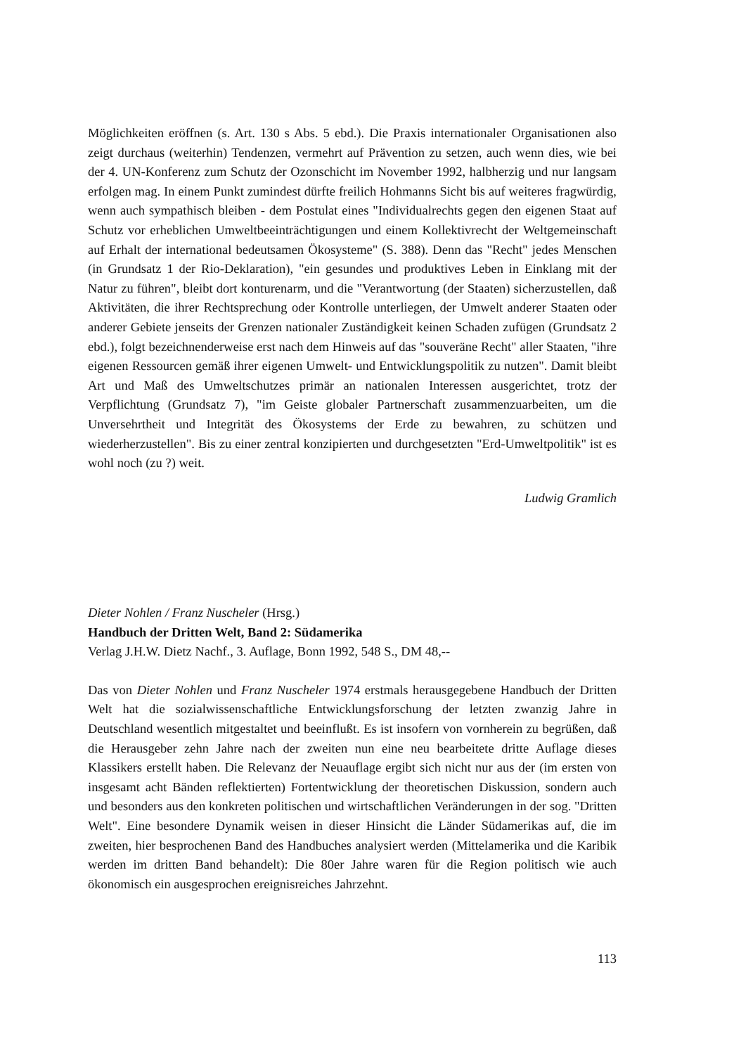Möglichkeiten eröffnen (s. Art. 130 s Abs. 5 ebd.). Die Praxis internationaler Organisationen also zeigt durchaus (weiterhin) Tendenzen, vermehrt auf Prävention zu setzen, auch wenn dies, wie bei der 4. UN-Konferenz zum Schutz der Ozonschicht im November 1992, halbherzig und nur langsam erfolgen mag. In einem Punkt zumindest dürfte freilich Hohmanns Sicht bis auf weiteres fragwürdig, wenn auch sympathisch bleiben - dem Postulat eines "Individualrechts gegen den eigenen Staat auf Schutz vor erheblichen Umweltbeeinträchtigungen und einem Kollektivrecht der Weltgemeinschaft auf Erhalt der international bedeutsamen Ökosysteme" (S. 388). Denn das "Recht" jedes Menschen (in Grundsatz 1 der Rio-Deklaration), "ein gesundes und produktives Leben in Einklang mit der Natur zu führen", bleibt dort konturenarm, und die "Verantwortung (der Staaten) sicherzustellen, daß Aktivitäten, die ihrer Rechtsprechung oder Kontrolle unterliegen, der Umwelt anderer Staaten oder anderer Gebiete jenseits der Grenzen nationaler Zuständigkeit keinen Schaden zufügen (Grundsatz 2 ebd.), folgt bezeichnenderweise erst nach dem Hinweis auf das "souveräne Recht" aller Staaten, "ihre eigenen Ressourcen gemäß ihrer eigenen Umwelt- und Entwicklungspolitik zu nutzen". Damit bleibt Art und Maß des Umweltschutzes primär an nationalen Interessen ausgerichtet, trotz der Verpflichtung (Grundsatz 7), "im Geiste globaler Partnerschaft zusammenzuarbeiten, um die Unversehrtheit und Integrität des Ökosystems der Erde zu bewahren, zu schützen und wiederherzustellen". Bis zu einer zentral konzipierten und durchgesetzten "Erd-Umweltpolitik" ist es wohl noch (zu ?) weit.
Ludwig Gramlich
Dieter Nohlen / Franz Nuscheler (Hrsg.)
Handbuch der Dritten Welt, Band 2: Südamerika
Verlag J.H.W. Dietz Nachf., 3. Auflage, Bonn 1992, 548 S., DM 48,--
Das von Dieter Nohlen und Franz Nuscheler 1974 erstmals herausgegebene Handbuch der Dritten Welt hat die sozialwissenschaftliche Entwicklungsforschung der letzten zwanzig Jahre in Deutschland wesentlich mitgestaltet und beeinflußt. Es ist insofern von vornherein zu begrüßen, daß die Herausgeber zehn Jahre nach der zweiten nun eine neu bearbeitete dritte Auflage dieses Klassikers erstellt haben. Die Relevanz der Neuauflage ergibt sich nicht nur aus der (im ersten von insgesamt acht Bänden reflektierten) Fortentwicklung der theoretischen Diskussion, sondern auch und besonders aus den konkreten politischen und wirtschaftlichen Veränderungen in der sog. "Dritten Welt". Eine besondere Dynamik weisen in dieser Hinsicht die Länder Südamerikas auf, die im zweiten, hier besprochenen Band des Handbuches analysiert werden (Mittelamerika und die Karibik werden im dritten Band behandelt): Die 80er Jahre waren für die Region politisch wie auch ökonomisch ein ausgesprochen ereignisreiches Jahrzehnt.
113